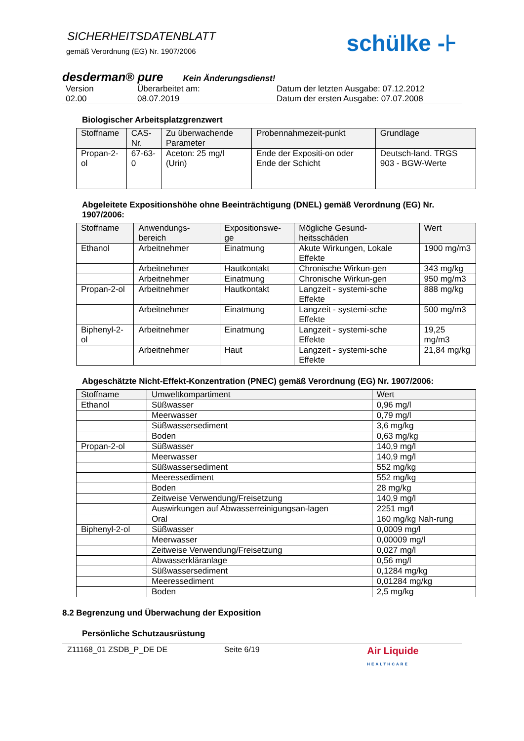SICHERHEITSDATENBLATT
gemäß Verordnung (EG) Nr. 1907/2006
schülke -⊦
desderman® pure Kein Änderungsdienst!
Version Überarbeitet am: Datum der letzten Ausgabe: 07.12.2012 02.00 08.07.2019 Datum der ersten Ausgabe: 07.07.2008
Biologischer Arbeitsplatzgrenzwert
| Stoffname | CAS-Nr. | Zu überwachende Parameter | Probennahmezeit-punkt | Grundlage |
| --- | --- | --- | --- | --- |
| Propan-2-ol | 67-63-0 | Aceton: 25 mg/l (Urin) | Ende der Expositi-on oder Ende der Schicht | Deutsch-land. TRGS 903 - BGW-Werte |
Abgeleitete Expositionshöhe ohne Beeinträchtigung (DNEL) gemäß Verordnung (EG) Nr. 1907/2006:
| Stoffname | Anwendungs-bereich | Expositionswe-ge | Mögliche Gesund-heitsschäden | Wert |
| --- | --- | --- | --- | --- |
| Ethanol | Arbeitnehmer | Einatmung | Akute Wirkungen, Lokale Effekte | 1900 mg/m3 |
| | Arbeitnehmer | Hautkontakt | Chronische Wirkun-gen | 343 mg/kg |
| | Arbeitnehmer | Einatmung | Chronische Wirkun-gen | 950 mg/m3 |
| Propan-2-ol | Arbeitnehmer | Hautkontakt | Langzeit - systemi-sche Effekte | 888 mg/kg |
| | Arbeitnehmer | Einatmung | Langzeit - systemi-sche Effekte | 500 mg/m3 |
| Biphenyl-2-ol | Arbeitnehmer | Einatmung | Langzeit - systemi-sche Effekte | 19,25 mg/m3 |
| | Arbeitnehmer | Haut | Langzeit - systemi-sche Effekte | 21,84 mg/kg |
Abgeschätzte Nicht-Effekt-Konzentration (PNEC) gemäß Verordnung (EG) Nr. 1907/2006:
| Stoffname | Umweltkompartiment | Wert |
| --- | --- | --- |
| Ethanol | Süßwasser | 0,96 mg/l |
| | Meerwasser | 0,79 mg/l |
| | Süßwassersediment | 3,6 mg/kg |
| | Boden | 0,63 mg/kg |
| Propan-2-ol | Süßwasser | 140,9 mg/l |
| | Meerwasser | 140,9 mg/l |
| | Süßwassersediment | 552 mg/kg |
| | Meeressediment | 552 mg/kg |
| | Boden | 28 mg/kg |
| | Zeitweise Verwendung/Freisetzung | 140,9 mg/l |
| | Auswirkungen auf Abwasserreinigungsan-lagen | 2251 mg/l |
| | Oral | 160 mg/kg Nah-rung |
| Biphenyl-2-ol | Süßwasser | 0,0009 mg/l |
| | Meerwasser | 0,00009 mg/l |
| | Zeitweise Verwendung/Freisetzung | 0,027 mg/l |
| | Abwasserkläranlage | 0,56 mg/l |
| | Süßwassersediment | 0,1284 mg/kg |
| | Meeressediment | 0,01284 mg/kg |
| | Boden | 2,5 mg/kg |
8.2 Begrenzung und Überwachung der Exposition
Persönliche Schutzausrüstung
Z11168_01 ZSDB_P_DE DE Seite 6/19 Air Liquide HEALTHCARE